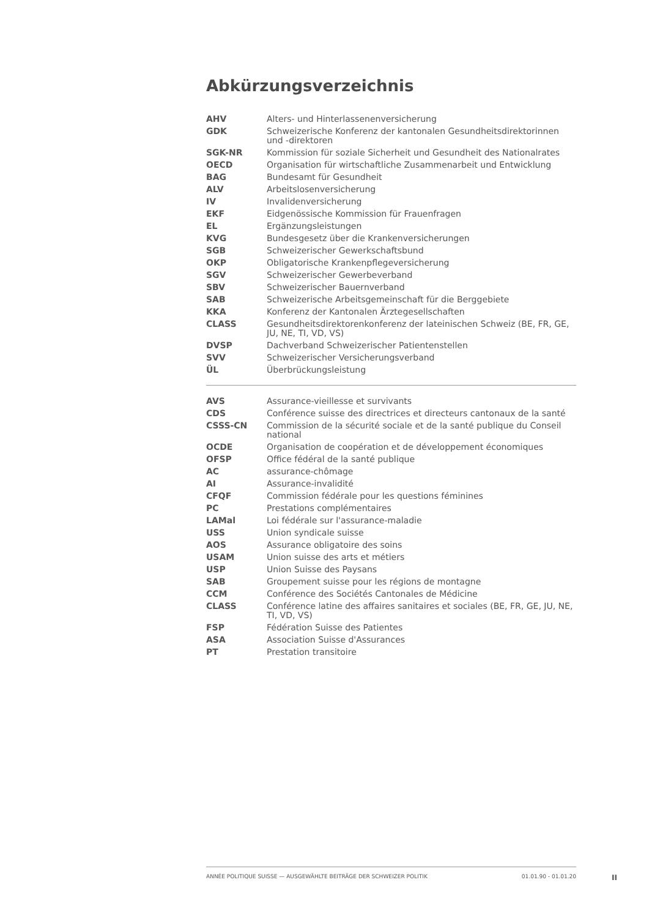Abkürzungsverzeichnis
| AHV | Alters- und Hinterlassenenversicherung |
| GDK | Schweizerische Konferenz der kantonalen Gesundheitsdirektorinnen und -direktoren |
| SGK-NR | Kommission für soziale Sicherheit und Gesundheit des Nationalrates |
| OECD | Organisation für wirtschaftliche Zusammenarbeit und Entwicklung |
| BAG | Bundesamt für Gesundheit |
| ALV | Arbeitslosenversicherung |
| IV | Invalidenversicherung |
| EKF | Eidgenössische Kommission für Frauenfragen |
| EL | Ergänzungsleistungen |
| KVG | Bundesgesetz über die Krankenversicherungen |
| SGB | Schweizerischer Gewerkschaftsbund |
| OKP | Obligatorische Krankenpflegeversicherung |
| SGV | Schweizerischer Gewerbeverband |
| SBV | Schweizerischer Bauernverband |
| SAB | Schweizerische Arbeitsgemeinschaft für die Berggebiete |
| KKA | Konferenz der Kantonalen Ärztegesellschaften |
| CLASS | Gesundheitsdirektorenkonferenz der lateinischen Schweiz (BE, FR, GE, JU, NE, TI, VD, VS) |
| DVSP | Dachverband Schweizerischer Patientenstellen |
| SVV | Schweizerischer Versicherungsverband |
| ÜL | Überbrückungsleistung |
| AVS | Assurance-vieillesse et survivants |
| CDS | Conférence suisse des directrices et directeurs cantonaux de la santé |
| CSSS-CN | Commission de la sécurité sociale et de la santé publique du Conseil national |
| OCDE | Organisation de coopération et de développement économiques |
| OFSP | Office fédéral de la santé publique |
| AC | assurance-chômage |
| AI | Assurance-invalidité |
| CFQF | Commission fédérale pour les questions féminines |
| PC | Prestations complémentaires |
| LAMal | Loi fédérale sur l'assurance-maladie |
| USS | Union syndicale suisse |
| AOS | Assurance obligatoire des soins |
| USAM | Union suisse des arts et métiers |
| USP | Union Suisse des Paysans |
| SAB | Groupement suisse pour les régions de montagne |
| CCM | Conférence des Sociétés Cantonales de Médicine |
| CLASS | Conférence latine des affaires sanitaires et sociales (BE, FR, GE, JU, NE, TI, VD, VS) |
| FSP | Fédération Suisse des Patientes |
| ASA | Association Suisse d'Assurances |
| PT | Prestation transitoire |
ANNÉE POLITIQUE SUISSE — AUSGEWÄHLTE BEITRÄGE DER SCHWEIZER POLITIK 01.01.90 - 01.01.20
II